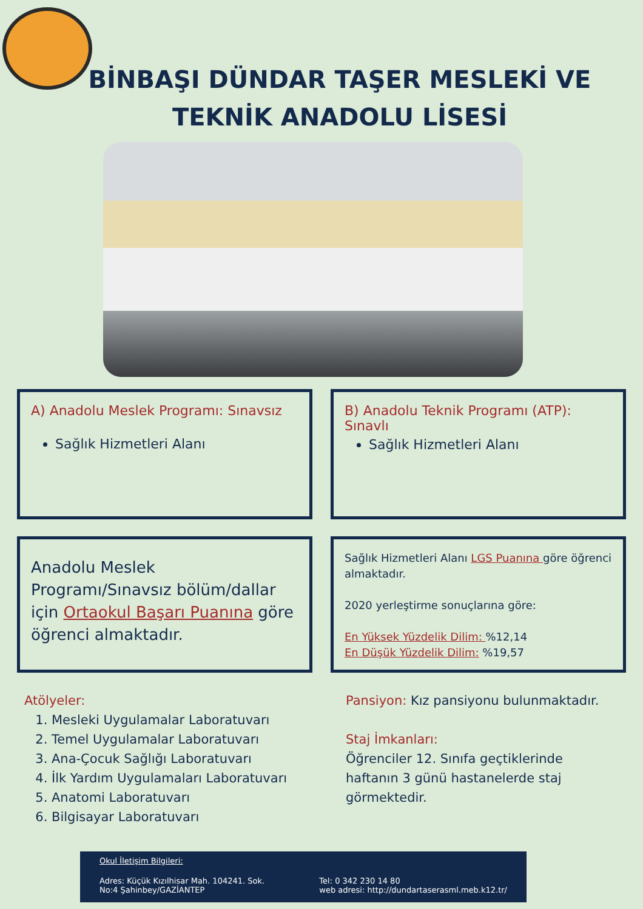BİNBAŞI DÜNDAR TAŞER MESLEKİ VE TEKNİK ANADOLU LİSESİ
A) Anadolu Meslek Programı: Sınavsız
Sağlık Hizmetleri Alanı
B) Anadolu Teknik Programı (ATP): Sınavlı
Sağlık Hizmetleri Alanı
Anadolu Meslek Programı/Sınavsız bölüm/dallar için Ortaokul Başarı Puanına göre öğrenci almaktadır.
Sağlık Hizmetleri Alanı LGS Puanına göre öğrenci almaktadır.
2020 yerleştirme sonuçlarına göre:
En Yüksek Yüzdelik Dilim: %12,14
En Düşük Yüzdelik Dilim: %19,57
Atölyeler:
1. Mesleki Uygulamalar Laboratuvarı
2. Temel Uygulamalar Laboratuvarı
3. Ana-Çocuk Sağlığı Laboratuvarı
4. İlk Yardım Uygulamaları Laboratuvarı
5. Anatomi Laboratuvarı
6. Bilgisayar Laboratuvarı
Pansiyon: Kız pansiyonu bulunmaktadır.
Staj İmkanları:
Öğrenciler 12. Sınıfa geçtiklerinde haftanın 3 günü hastanelerde staj görmektedir.
Okul İletişim Bilgileri:
Adres: Küçük Kızılhisar Mah. 104241. Sok.
No:4 Şahinbey/GAZİANTEP
Tel: 0 342 230 14 80
web adresi: http://dundartaserasml.meb.k12.tr/